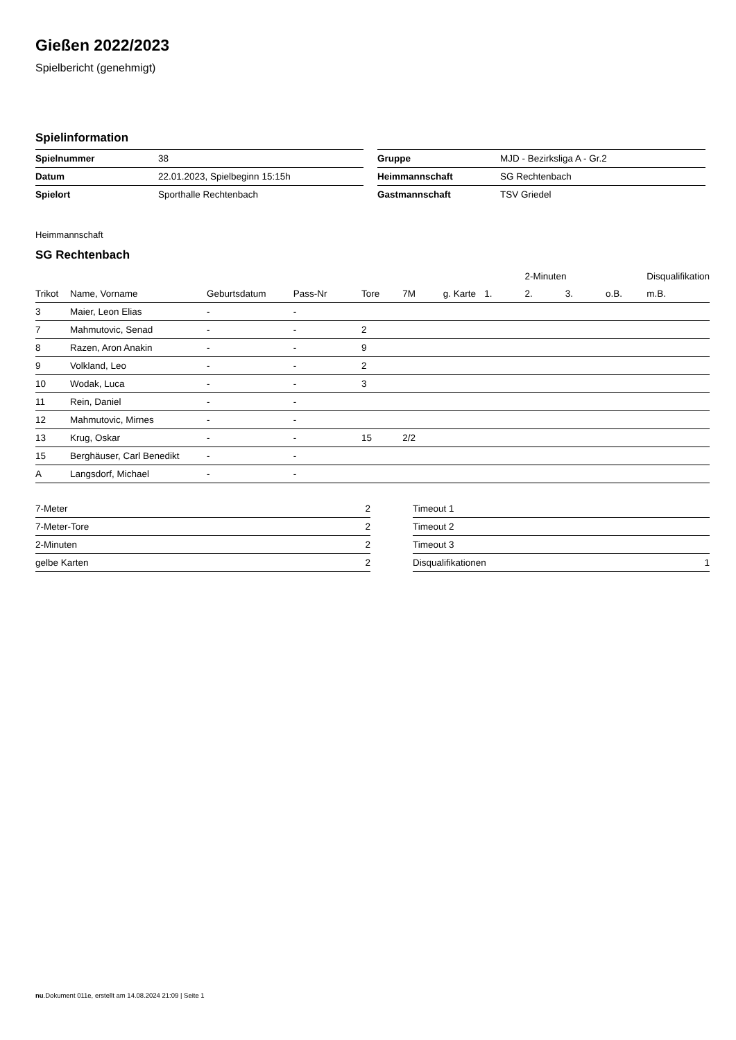Gießen 2022/2023
Spielbericht (genehmigt)
Spielinformation
| Spielnummer | 38 |
| Datum | 22.01.2023, Spielbeginn 15:15h |
| Spielort | Sporthalle Rechtenbach |
| Gruppe | MJD - Bezirksliga A - Gr.2 |
| Heimmannschaft | SG Rechtenbach |
| Gastmannschaft | TSV Griedel |
Heimmannschaft
SG Rechtenbach
| | | | | | | | | 2-Minuten | | | Disqualifikation |
| --- | --- | --- | --- | --- | --- | --- | --- | --- | --- | --- | --- |
| Trikot | Name, Vorname | Geburtsdatum | Pass-Nr | Tore | 7M | g. Karte | 1. | 2. | 3. | o.B. | m.B. |
| 3 | Maier, Leon Elias | - | - | | | | | | | | |
| 7 | Mahmutovic, Senad | - | - | 2 | | | | | | | |
| 8 | Razen, Aron Anakin | - | - | 9 | | | | | | | |
| 9 | Volkland, Leo | - | - | 2 | | | | | | | |
| 10 | Wodak, Luca | - | - | 3 | | | | | | | |
| 11 | Rein, Daniel | - | - | | | | | | | | |
| 12 | Mahmutovic, Mirnes | - | - | | | | | | | | |
| 13 | Krug, Oskar | - | - | 15 | 2/2 | | | | | | |
| 15 | Berghäuser, Carl Benedikt | - | - | | | | | | | | |
| A | Langsdorf, Michael | - | - | | | | | | | | |
| 7-Meter | 2 |
| 7-Meter-Tore | 2 |
| 2-Minuten | 2 |
| gelbe Karten | 2 |
| Timeout 1 | |
| Timeout 2 | |
| Timeout 3 | |
| Disqualifikationen | 1 |
nu.Dokument 011e, erstellt am 14.08.2024 21:09 | Seite 1